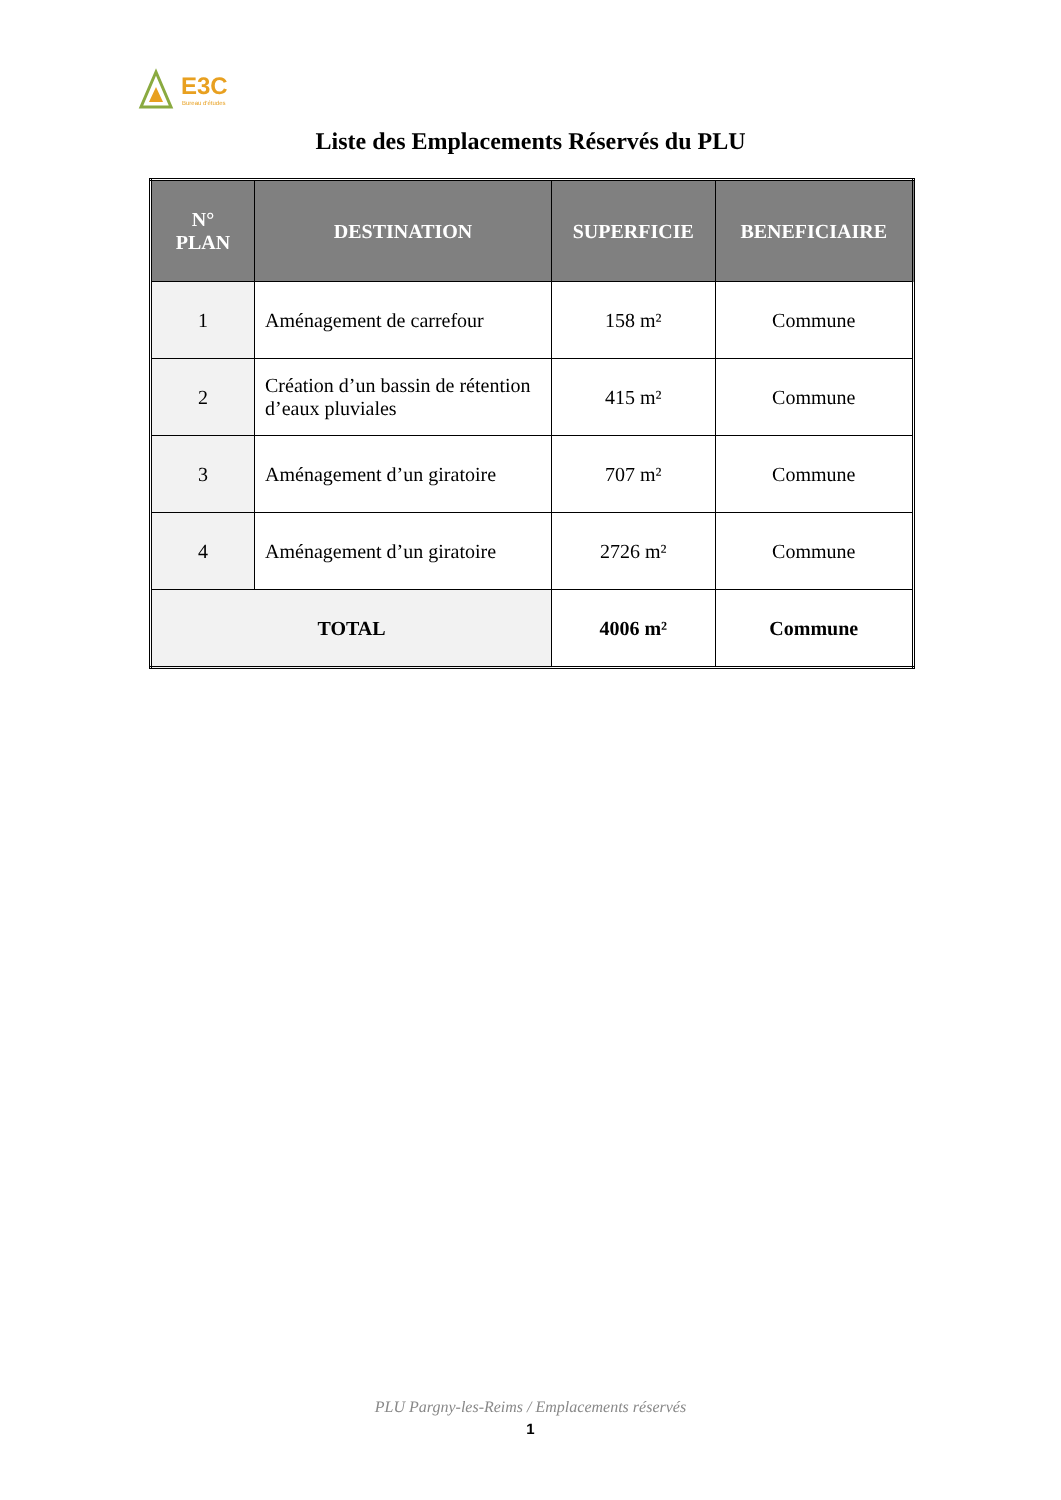E3C
Bureau d'études
Liste des Emplacements Réservés du PLU
| N° PLAN | DESTINATION | SUPERFICIE | BENEFICIAIRE |
| --- | --- | --- | --- |
| 1 | Aménagement de carrefour | 158 m² | Commune |
| 2 | Création d’un bassin de rétention d’eaux pluviales | 415 m² | Commune |
| 3 | Aménagement d’un giratoire | 707 m² | Commune |
| 4 | Aménagement d’un giratoire | 2726 m² | Commune |
| TOTAL | | 4006 m² | Commune |
PLU Pargny-les-Reims / Emplacements réservés
1